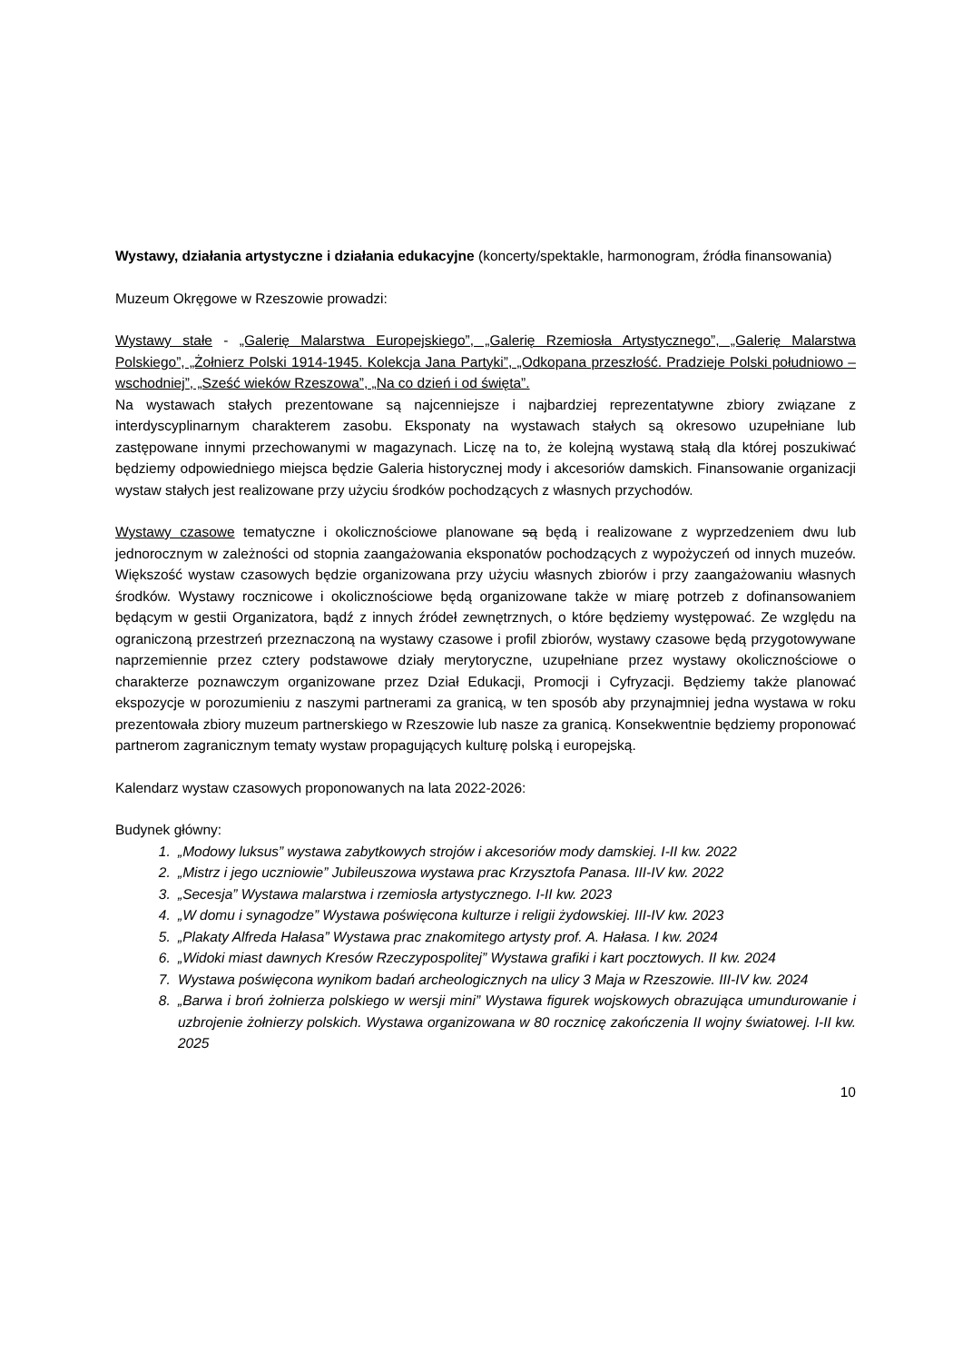Wystawy, działania artystyczne i działania edukacyjne (koncerty/spektakle, harmonogram, źródła finansowania)
Muzeum Okręgowe w Rzeszowie prowadzi:
Wystawy stałe - „Galerię Malarstwa Europejskiego”, „Galerię Rzemiosła Artystycznego”, „Galerię Malarstwa Polskiego”, „Żołnierz Polski 1914-1945. Kolekcja Jana Partyki”, „Odkopana przeszłość. Pradzieje Polski południowo – wschodniej”, „Sześć wieków Rzeszowa”, „Na co dzień i od święta”.
Na wystawach stałych prezentowane są najcenniejsze i najbardziej reprezentatywne zbiory związane z interdyscyplinarnym charakterem zasobu. Eksponaty na wystawach stałych są okresowo uzupełniane lub zastępowane innymi przechowanymi w magazynach. Liczę na to, że kolejną wystawą stałą dla której poszukiwać będziemy odpowiedniego miejsca będzie Galeria historycznej mody i akcesoriów damskich. Finansowanie organizacji wystaw stałych jest realizowane przy użyciu środków pochodzących z własnych przychodów.
Wystawy czasowe tematyczne i okolicznościowe planowane są będą i realizowane z wyprzedzeniem dwu lub jednorocznym w zależności od stopnia zaangażowania eksponatów pochodzących z wypożyczeń od innych muzeów. Większość wystaw czasowych będzie organizowana przy użyciu własnych zbiorów i przy zaangażowaniu własnych środków. Wystawy rocznicowe i okolicznościowe będą organizowane także w miarę potrzeb z dofinansowaniem będącym w gestii Organizatora, bądź z innych źródeł zewnętrznych, o które będziemy występować. Ze względu na ograniczoną przestrzeń przeznaczoną na wystawy czasowe i profil zbiorów, wystawy czasowe będą przygotowywane naprzemiennie przez cztery podstawowe działy merytoryczne, uzupełniane przez wystawy okolicznościowe o charakterze poznawczym organizowane przez Dział Edukacji, Promocji i Cyfryzacji. Będziemy także planować ekspozycje w porozumieniu z naszymi partnerami za granicą, w ten sposób aby przynajmniej jedna wystawa w roku prezentowała zbiory muzeum partnerskiego w Rzeszowie lub nasze za granicą. Konsekwentnie będziemy proponować partnerom zagranicznym tematy wystaw propagujących kulturę polską i europejską.
Kalendarz wystaw czasowych proponowanych na lata 2022-2026:
Budynek główny:
1. „Modowy luksus” wystawa zabytkowych strojów i akcesoriów mody damskiej. I-II kw. 2022
2. „Mistrz i jego uczniowie” Jubileuszowa wystawa prac Krzysztofa Panasa. III-IV kw. 2022
3. „Secesja” Wystawa malarstwa i rzemiosła artystycznego. I-II kw. 2023
4. „W domu i synagodze” Wystawa poświęcona kulturze i religii żydowskiej. III-IV kw. 2023
5. „Plakaty Alfreda Hałasa” Wystawa prac znakomitego artysty prof. A. Hałasa. I kw. 2024
6. „Widoki miast dawnych Kresów Rzeczypospolitej” Wystawa grafiki i kart pocztowych. II kw. 2024
7. Wystawa poświęcona wynikom badań archeologicznych na ulicy 3 Maja w Rzeszowie. III-IV kw. 2024
8. „Barwa i broń żołnierza polskiego w wersji mini” Wystawa figurek wojskowych obrazująca umundurowanie i uzbrojenie żołnierzy polskich. Wystawa organizowana w 80 rocznicę zakończenia II wojny światowej. I-II kw. 2025
10